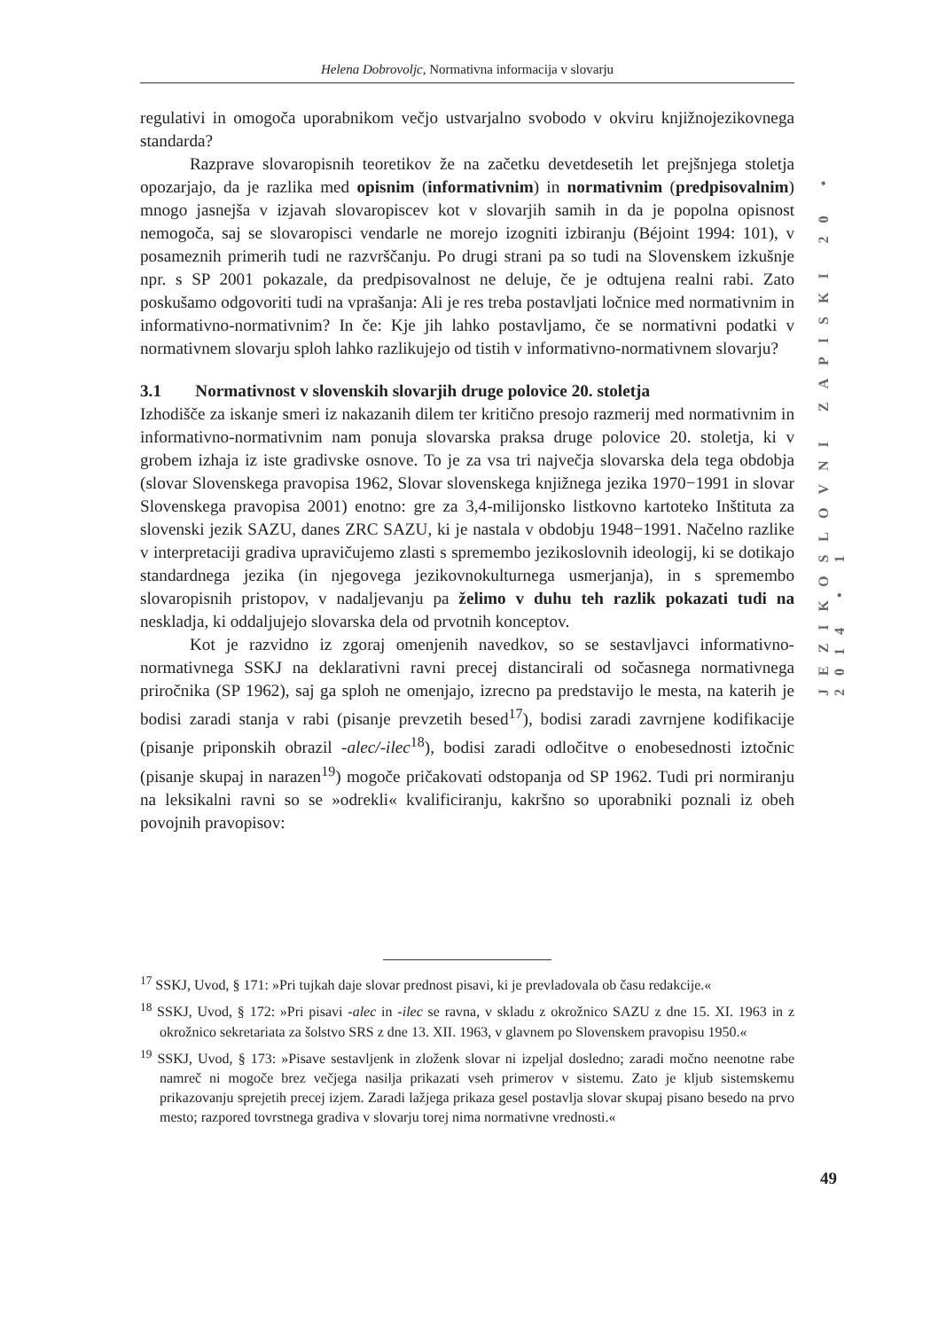Helena Dobrovoljc, Normativna informacija v slovarju
regulativi in omogoča uporabnikom večjo ustvarjalno svobodo v okviru knjižnojezikovnega standarda?
Razprave slovaropisnih teoretikov že na začetku devetdesetih let prejšnjega stoletja opozarjajo, da je razlika med opisnim (informativnim) in normativnim (predpisovalnim) mnogo jasnejša v izjavah slovaropiscev kot v slovarjih samih in da je popolna opisnost nemogoča, saj se slovaropisci vendarle ne morejo izogniti izbiranju (Béjoint 1994: 101), v posameznih primerih tudi ne razvrščanju. Po drugi strani pa so tudi na Slovenskem izkušnje npr. s SP 2001 pokazale, da predpisovalnost ne deluje, če je odtujena realni rabi. Zato poskušamo odgovoriti tudi na vprašanja: Ali je res treba postavljati ločnice med normativnim in informativno-normativnim? In če: Kje jih lahko postavljamo, če se normativni podatki v normativnem slovarju sploh lahko razlikujejo od tistih v informativno-normativnem slovarju?
3.1 Normativnost v slovenskih slovarjih druge polovice 20. stoletja
Izhodišče za iskanje smeri iz nakazanih dilem ter kritično presojo razmerij med normativnim in informativno-normativnim nam ponuja slovarska praksa druge polovice 20. stoletja, ki v grobem izhaja iz iste gradivske osnove. To je za vsa tri največja slovarska dela tega obdobja (slovar Slovenskega pravopisa 1962, Slovar slovenskega knjižnega jezika 1970−1991 in slovar Slovenskega pravopisa 2001) enotno: gre za 3,4-milijonsko listkovno kartoteko Inštituta za slovenski jezik SAZU, danes ZRC SAZU, ki je nastala v obdobju 1948−1991. Načelno razlike v interpretaciji gradiva upravičujemo zlasti s spremembo jezikoslovnih ideologij, ki se dotikajo standardnega jezika (in njegovega jezikovnokulturnega usmerjanja), in s spremembo slovaropisnih pristopov, v nadaljevanju pa želimo v duhu teh razlik pokazati tudi na neskladja, ki oddaljujejo slovarska dela od prvotnih konceptov.
Kot je razvidno iz zgoraj omenjenih navedkov, so se sestavljavci informativno-normativnega SSKJ na deklarativni ravni precej distancirali od sočasnega normativnega priročnika (SP 1962), saj ga sploh ne omenjajo, izrecno pa predstavijo le mesta, na katerih je bodisi zaradi stanja v rabi (pisanje prevzetih besed<sup>17</sup>), bodisi zaradi zavrnjene kodifikacije (pisanje priponskih obrazil -alec/-ilec<sup>18</sup>), bodisi zaradi odločitve o enobesednosti iztočnic (pisanje skupaj in narazen<sup>19</sup>) mogoče pričakovati odstopanja od SP 1962. Tudi pri normiranju na leksikalni ravni so se »odrekli« kvalificiranju, kakršno so uporabniki poznali iz obeh povojnih pravopisov:
<sup>17</sup> SSKJ, Uvod, § 171: »Pri tujkah daje slovar prednost pisavi, ki je prevladovala ob času redakcije.«
<sup>18</sup> SSKJ, Uvod, § 172: »Pri pisavi -alec in -ilec se ravna, v skladu z okrožnico SAZU z dne 15. XI. 1963 in z okrožnico sekretariata za šolstvo SRS z dne 13. XII. 1963, v glavnem po Slovenskem pravopisu 1950.«
<sup>19</sup> SSKJ, Uvod, § 173: »Pisave sestavljenk in zloženk slovar ni izpeljal dosledno; zaradi močno neenotne rabe namreč ni mogoče brez večjega nasilja prikazati vseh primerov v sistemu. Zato je kljub sistemskemu prikazovanju sprejetih precej izjem. Zaradi lažjega prikaza gesel postavlja slovar skupaj pisano besedo na prvo mesto; razpored tovrstnega gradiva v slovarju torej nima normativne vrednosti.«
JEZIKOSLOVNI ZAPISKI 20 • 2014 • 1
49